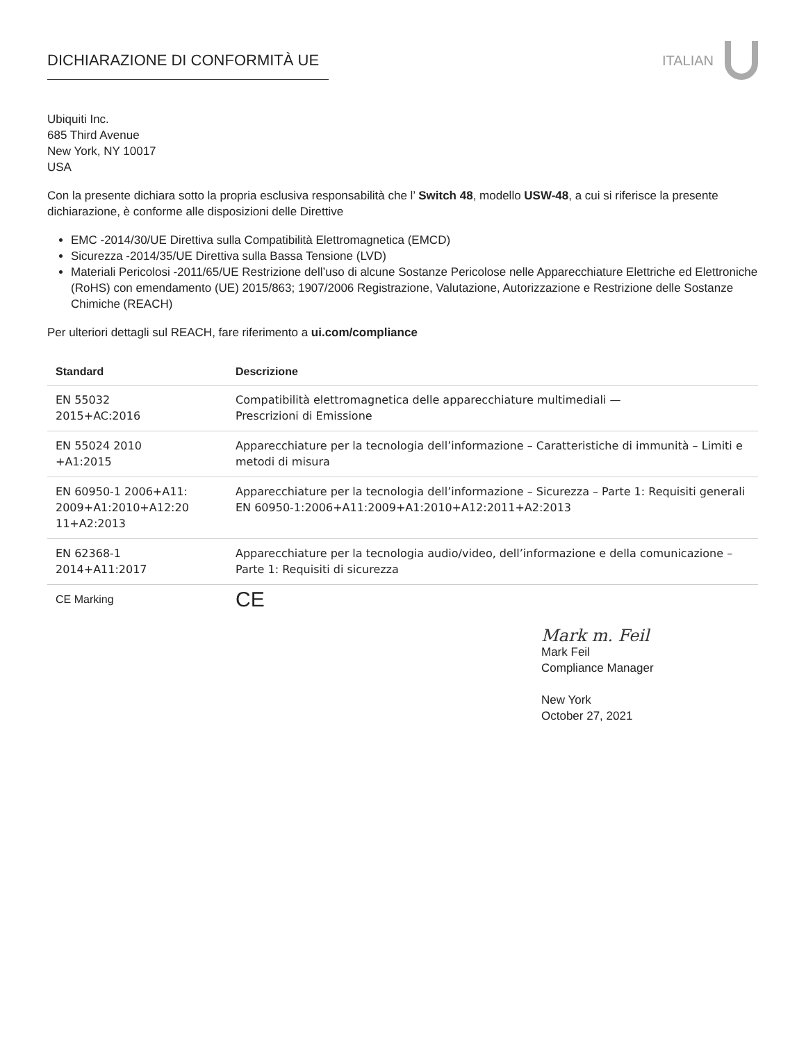DICHIARAZIONE DI CONFORMITÀ UE ITALIAN
Ubiquiti Inc.
685 Third Avenue
New York, NY 10017
USA
Con la presente dichiara sotto la propria esclusiva responsabilità che l’ Switch 48, modello USW-48, a cui si riferisce la presente dichiarazione, è conforme alle disposizioni delle Direttive
EMC -2014/30/UE Direttiva sulla Compatibilità Elettromagnetica (EMCD)
Sicurezza -2014/35/UE Direttiva sulla Bassa Tensione (LVD)
Materiali Pericolosi -2011/65/UE Restrizione dell’uso di alcune Sostanze Pericolose nelle Apparecchiature Elettriche ed Elettroniche (RoHS) con emendamento (UE) 2015/863; 1907/2006 Registrazione, Valutazione, Autorizzazione e Restrizione delle Sostanze Chimiche (REACH)
Per ulteriori dettagli sul REACH, fare riferimento a ui.com/compliance
| Standard | Descrizione |
| --- | --- |
| EN 55032 2015+AC:2016 | Compatibilità elettromagnetica delle apparecchiature multimediali — Prescrizioni di Emissione |
| EN 55024 2010 +A1:2015 | Apparecchiature per la tecnologia dell’informazione – Caratteristiche di immunità – Limiti e metodi di misura |
| EN 60950-1 2006+A11: 2009+A1:2010+A12:20 11+A2:2013 | Apparecchiature per la tecnologia dell’informazione – Sicurezza – Parte 1: Requisiti generali EN 60950-1:2006+A11:2009+A1:2010+A12:2011+A2:2013 |
| EN 62368-1 2014+A11:2017 | Apparecchiature per la tecnologia audio/video, dell’informazione e della comunicazione – Parte 1: Requisiti di sicurezza |
| CE Marking | CE |
Mark m. Feil
Mark Feil
Compliance Manager
New York
October 27, 2021